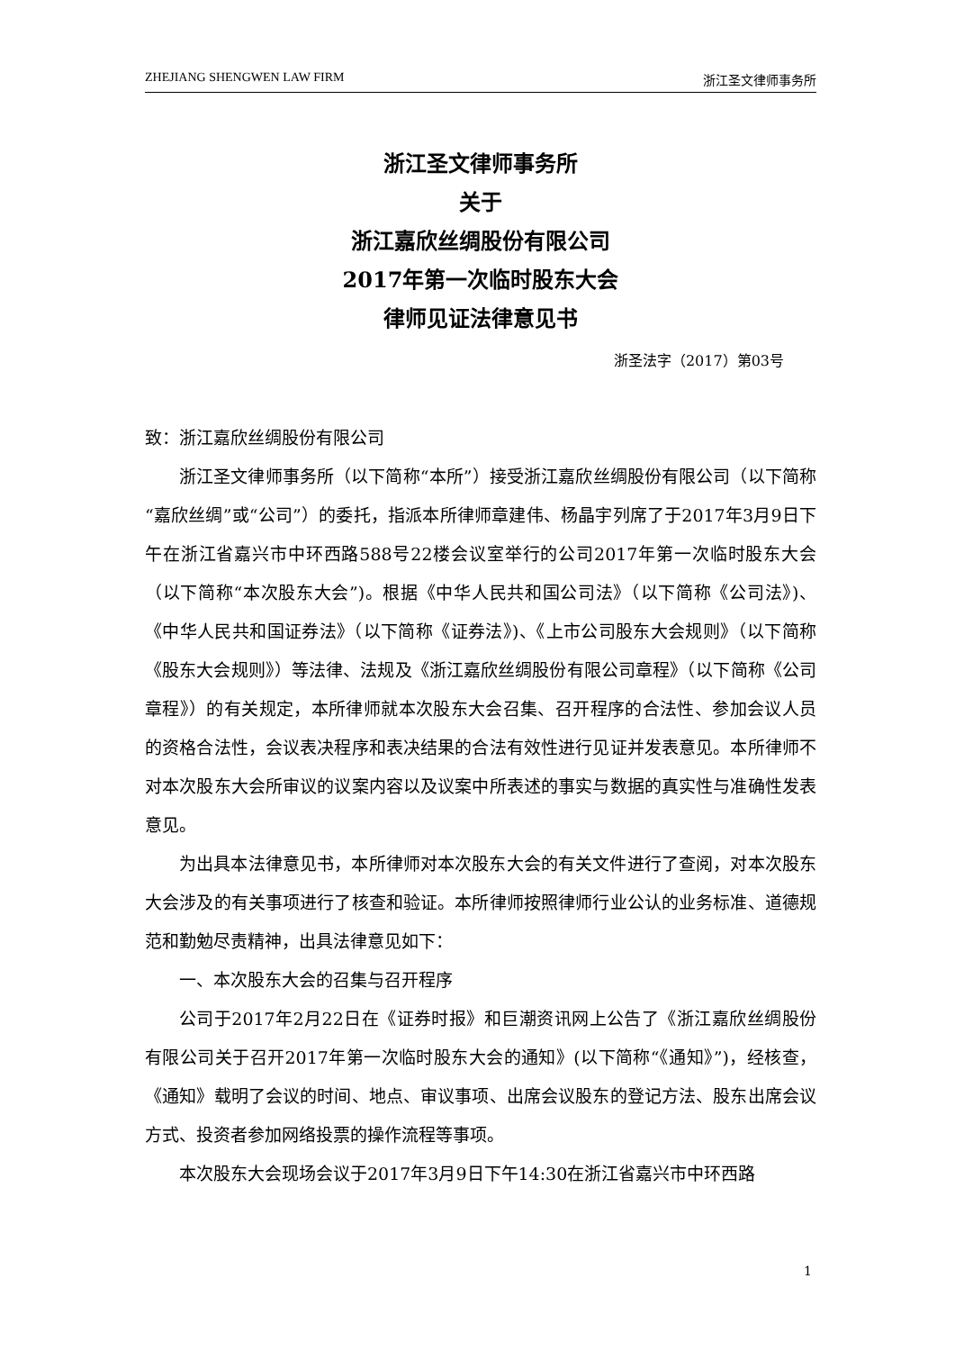ZHEJIANG SHENGWEN LAW FIRM 浙江圣文律师事务所
浙江圣文律师事务所
关于
浙江嘉欣丝绸股份有限公司
2017年第一次临时股东大会
律师见证法律意见书
浙圣法字（2017）第03号
致：浙江嘉欣丝绸股份有限公司
浙江圣文律师事务所（以下简称“本所”）接受浙江嘉欣丝绸股份有限公司（以下简称“嘉欣丝绸”或“公司”）的委托，指派本所律师章建伟、杨晶宇列席了于2017年3月9日下午在浙江省嘉兴市中环西路588号22楼会议室举行的公司2017年第一次临时股东大会（以下简称“本次股东大会”)。根据《中华人民共和国公司法》（以下简称《公司法》)、《中华人民共和国证券法》（以下简称《证券法》)、《上市公司股东大会规则》（以下简称《股东大会规则》）等法律、法规及《浙江嘉欣丝绸股份有限公司章程》（以下简称《公司章程》）的有关规定，本所律师就本次股东大会召集、召开程序的合法性、参加会议人员的资格合法性，会议表决程序和表决结果的合法有效性进行见证并发表意见。本所律师不对本次股东大会所审议的议案内容以及议案中所表述的事实与数据的真实性与准确性发表意见。
为出具本法律意见书，本所律师对本次股东大会的有关文件进行了查阅，对本次股东大会涉及的有关事项进行了核查和验证。本所律师按照律师行业公认的业务标准、道德规范和勤勉尽责精神，出具法律意见如下：
一、本次股东大会的召集与召开程序
公司于2017年2月22日在《证券时报》和巨潮资讯网上公告了《浙江嘉欣丝绸股份有限公司关于召开2017年第一次临时股东大会的通知》(以下简称“《通知》”)，经核查，《通知》载明了会议的时间、地点、审议事项、出席会议股东的登记方法、股东出席会议方式、投资者参加网络投票的操作流程等事项。
本次股东大会现场会议于2017年3月9日下午14:30在浙江省嘉兴市中环西路
1